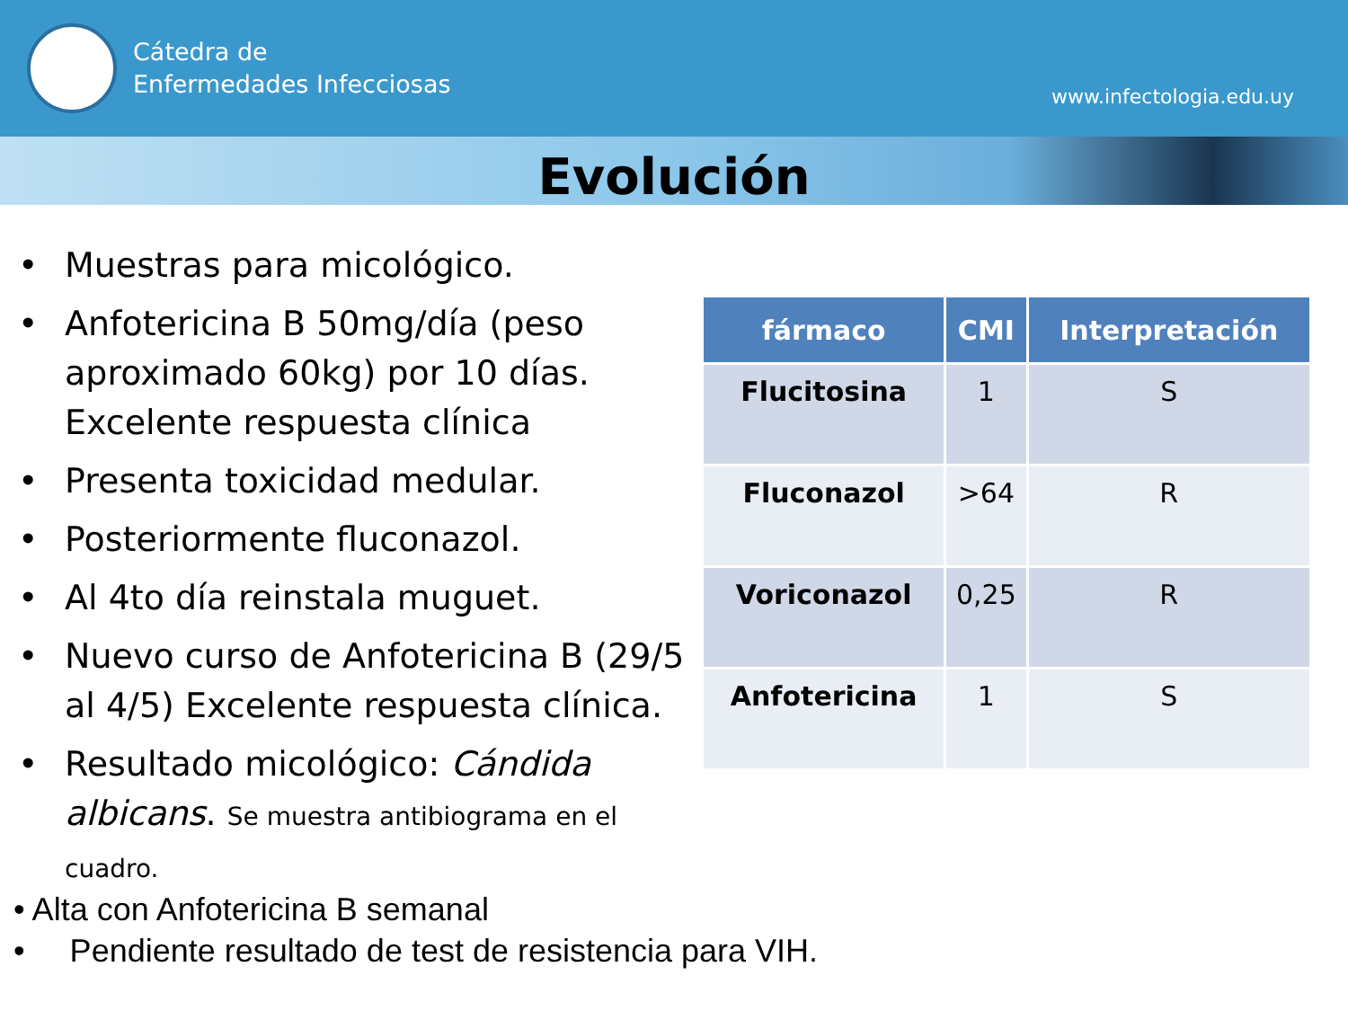Cátedra de
Enfermedades Infecciosas
www.infectologia.edu.uy
Evolución
• Muestras para micológico.
• Anfotericina B 50mg/día (peso aproximado 60kg) por 10 días. Excelente respuesta clínica
• Presenta toxicidad medular.
• Posteriormente fluconazol.
• Al 4to día reinstala muguet.
• Nuevo curso de Anfotericina B (29/5 al 4/5) Excelente respuesta clínica.
• Resultado micológico: Cándida albicans. Se muestra antibiograma en el cuadro.
| fármaco | CMI | Interpretación |
| --- | --- | --- |
| Flucitosina | 1 | S |
| Fluconazol | >64 | R |
| Voriconazol | 0,25 | R |
| Anfotericina | 1 | S |
• Alta con Anfotericina B semanal
• Pendiente resultado de test de resistencia para VIH.